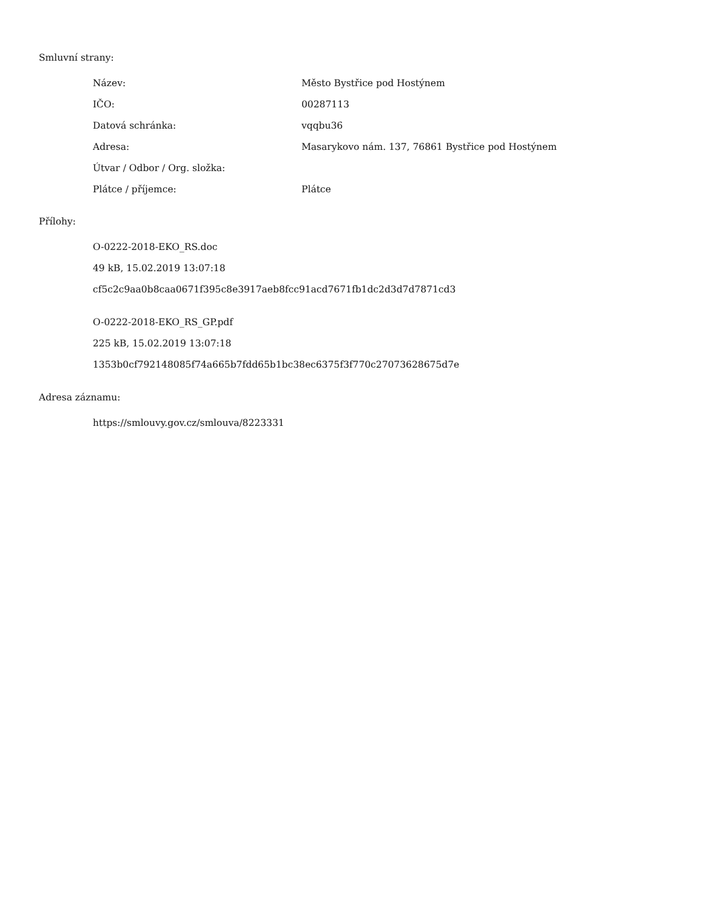Smluvní strany:
| Název: | Město Bystřice pod Hostýnem |
| IČO: | 00287113 |
| Datová schránka: | vqqbu36 |
| Adresa: | Masarykovo nám. 137, 76861 Bystřice pod Hostýnem |
| Útvar / Odbor / Org. složka: | |
| Plátce / příjemce: | Plátce |
Přílohy:
O-0222-2018-EKO_RS.doc
49 kB, 15.02.2019 13:07:18
cf5c2c9aa0b8caa0671f395c8e3917aeb8fcc91acd7671fb1dc2d3d7d7871cd3
O-0222-2018-EKO_RS_GP.pdf
225 kB, 15.02.2019 13:07:18
1353b0cf792148085f74a665b7fdd65b1bc38ec6375f3f770c27073628675d7e
Adresa záznamu:
https://smlouvy.gov.cz/smlouva/8223331